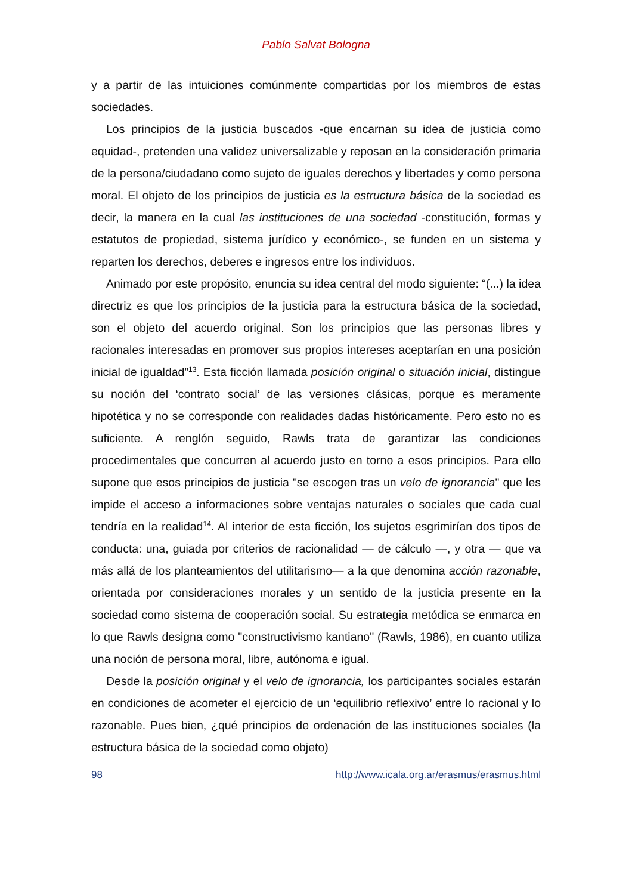Pablo Salvat Bologna
y a partir de las intuiciones comúnmente compartidas por los miembros de estas sociedades.
Los principios de la justicia buscados -que encarnan su idea de justicia como equidad-, pretenden una validez universalizable y reposan en la consideración primaria de la persona/ciudadano como sujeto de iguales derechos y libertades y como persona moral. El objeto de los principios de justicia es la estructura básica de la sociedad es decir, la manera en la cual las instituciones de una sociedad -constitución, formas y estatutos de propiedad, sistema jurídico y económico-, se funden en un sistema y reparten los derechos, deberes e ingresos entre los individuos.
Animado por este propósito, enuncia su idea central del modo siguiente: “(...) la idea directriz es que los principios de la justicia para la estructura básica de la sociedad, son el objeto del acuerdo original. Son los principios que las personas libres y racionales interesadas en promover sus propios intereses aceptarían en una posición inicial de igualdad”<sup>13</sup>. Esta ficción llamada posición original o situación inicial, distingue su noción del ‘contrato social’ de las versiones clásicas, porque es meramente hipotética y no se corresponde con realidades dadas históricamente. Pero esto no es suficiente. A renglón seguido, Rawls trata de garantizar las condiciones procedimentales que concurren al acuerdo justo en torno a esos principios. Para ello supone que esos principios de justicia "se escogen tras un velo de ignorancia" que les impide el acceso a informaciones sobre ventajas naturales o sociales que cada cual tendría en la realidad<sup>14</sup>. Al interior de esta ficción, los sujetos esgrimirían dos tipos de conducta: una, guiada por criterios de racionalidad — de cálculo —, y otra — que va más allá de los planteamientos del utilitarismo— a la que denomina acción razonable, orientada por consideraciones morales y un sentido de la justicia presente en la sociedad como sistema de cooperación social. Su estrategia metódica se enmarca en lo que Rawls designa como "constructivismo kantiano" (Rawls, 1986), en cuanto utiliza una noción de persona moral, libre, autónoma e igual.
Desde la posición original y el velo de ignorancia, los participantes sociales estarán en condiciones de acometer el ejercicio de un ‘equilibrio reflexivo’ entre lo racional y lo razonable. Pues bien, ¿qué principios de ordenación de las instituciones sociales (la estructura básica de la sociedad como objeto)
98 http://www.icala.org.ar/erasmus/erasmus.html